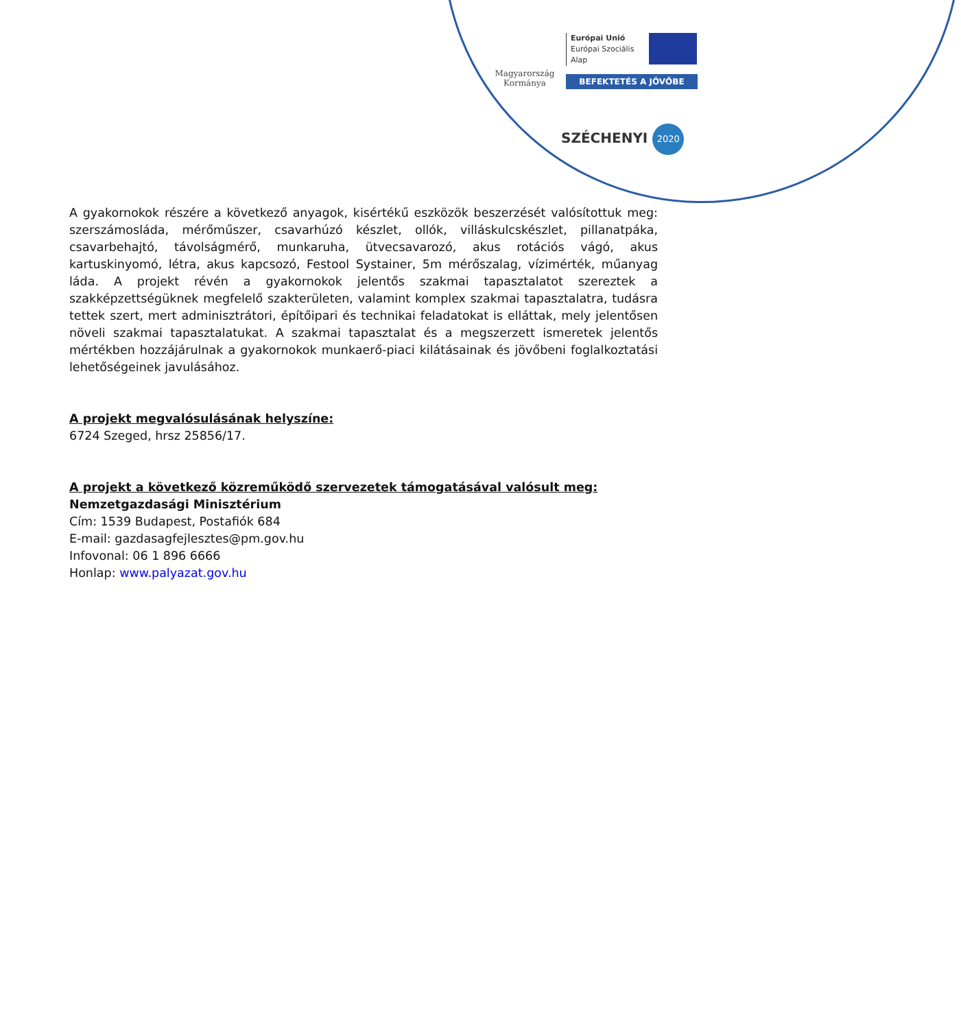Magyarország
Kormánya
Európai Unió
Európai Szociális
Alap
BEFEKTETÉS A JÖVŐBE
SZÉCHENYI 2020
A gyakornokok részére a következő anyagok, kisértékű eszközök beszerzését valósítottuk meg: szerszámosláda, mérőműszer, csavarhúzó készlet, ollók, villáskulcskészlet, pillanatpáka, csavarbehajtó, távolságmérő, munkaruha, ütvecsavarozó, akus rotációs vágó, akus kartuskinyomó, létra, akus kapcsozó, Festool Systainer, 5m mérőszalag, vízimérték, műanyag láda. A projekt révén a gyakornokok jelentős szakmai tapasztalatot szereztek a szakképzettségüknek megfelelő szakterületen, valamint komplex szakmai tapasztalatra, tudásra tettek szert, mert adminisztrátori, építőipari és technikai feladatokat is elláttak, mely jelentősen növeli szakmai tapasztalatukat. A szakmai tapasztalat és a megszerzett ismeretek jelentős mértékben hozzájárulnak a gyakornokok munkaerő-piaci kilátásainak és jövőbeni foglalkoztatási lehetőségeinek javulásához.
A projekt megvalósulásának helyszíne:
6724 Szeged, hrsz 25856/17.
A projekt a következő közreműködő szervezetek támogatásával valósult meg:
Nemzetgazdasági Minisztérium
Cím: 1539 Budapest, Postafiók 684
E-mail: gazdasagfejlesztes@pm.gov.hu
Infovonal: 06 1 896 6666
Honlap: www.palyazat.gov.hu